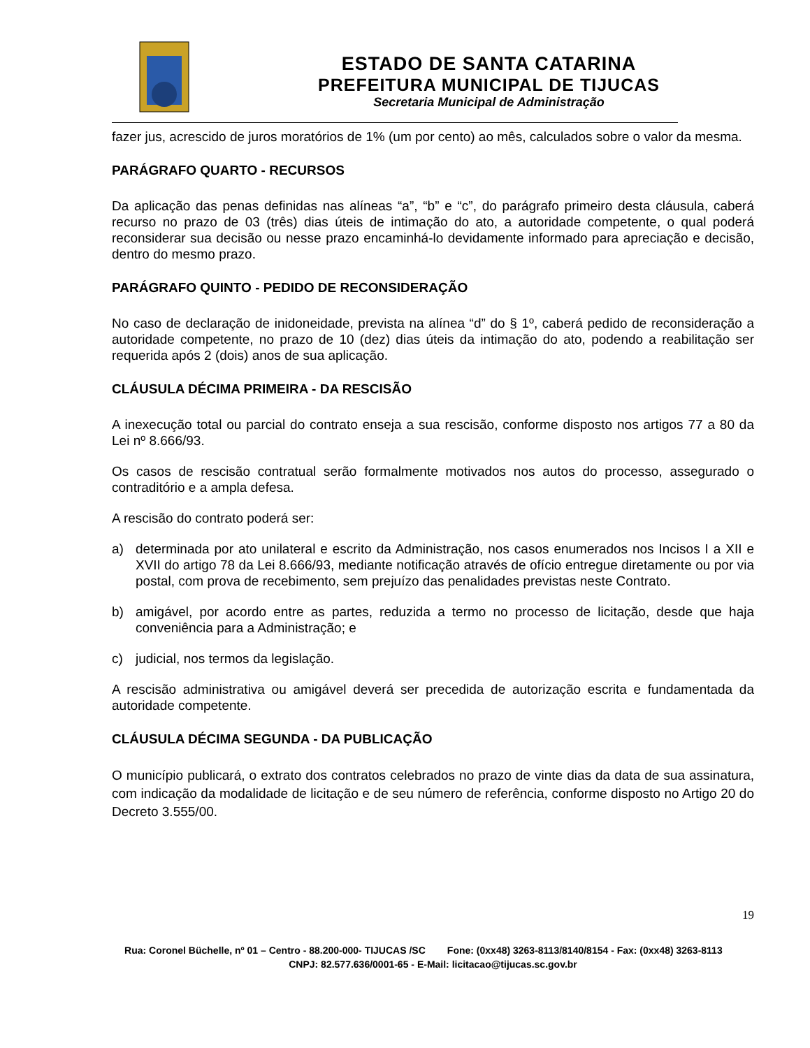ESTADO DE SANTA CATARINA
PREFEITURA MUNICIPAL DE TIJUCAS
Secretaria Municipal de Administração
fazer jus, acrescido de juros moratórios de 1% (um por cento) ao mês, calculados sobre o valor da mesma.
PARÁGRAFO QUARTO - RECURSOS
Da aplicação das penas definidas nas alíneas “a”, “b” e “c”, do parágrafo primeiro desta cláusula, caberá recurso no prazo de 03 (três) dias úteis de intimação do ato, a autoridade competente, o qual poderá reconsiderar sua decisão ou nesse prazo encaminhá-lo devidamente informado para apreciação e decisão, dentro do mesmo prazo.
PARÁGRAFO QUINTO - PEDIDO DE RECONSIDERAÇÃO
No caso de declaração de inidoneidade, prevista na alínea “d” do § 1º, caberá pedido de reconsideração a autoridade competente, no prazo de 10 (dez) dias úteis da intimação do ato, podendo a reabilitação ser requerida após 2 (dois) anos de sua aplicação.
CLÁUSULA DÉCIMA PRIMEIRA - DA RESCISÃO
A inexecução total ou parcial do contrato enseja a sua rescisão, conforme disposto nos artigos 77 a 80 da Lei nº 8.666/93.
Os casos de rescisão contratual serão formalmente motivados nos autos do processo, assegurado o contraditório e a ampla defesa.
A rescisão do contrato poderá ser:
a) determinada por ato unilateral e escrito da Administração, nos casos enumerados nos Incisos I a XII e XVII do artigo 78 da Lei 8.666/93, mediante notificação através de ofício entregue diretamente ou por via postal, com prova de recebimento, sem prejuízo das penalidades previstas neste Contrato.
b) amigável, por acordo entre as partes, reduzida a termo no processo de licitação, desde que haja conveniência para a Administração; e
c) judicial, nos termos da legislação.
A rescisão administrativa ou amigável deverá ser precedida de autorização escrita e fundamentada da autoridade competente.
CLÁUSULA DÉCIMA SEGUNDA - DA PUBLICAÇÃO
O município publicará, o extrato dos contratos celebrados no prazo de vinte dias da data de sua assinatura, com indicação da modalidade de licitação e de seu número de referência, conforme disposto no Artigo 20 do Decreto 3.555/00.
19
Rua: Coronel Büchelle, nº 01 – Centro - 88.200-000- TIJUCAS /SC Fone: (0xx48) 3263-8113/8140/8154 - Fax: (0xx48) 3263-8113 CNPJ: 82.577.636/0001-65 - E-Mail: licitacao@tijucas.sc.gov.br